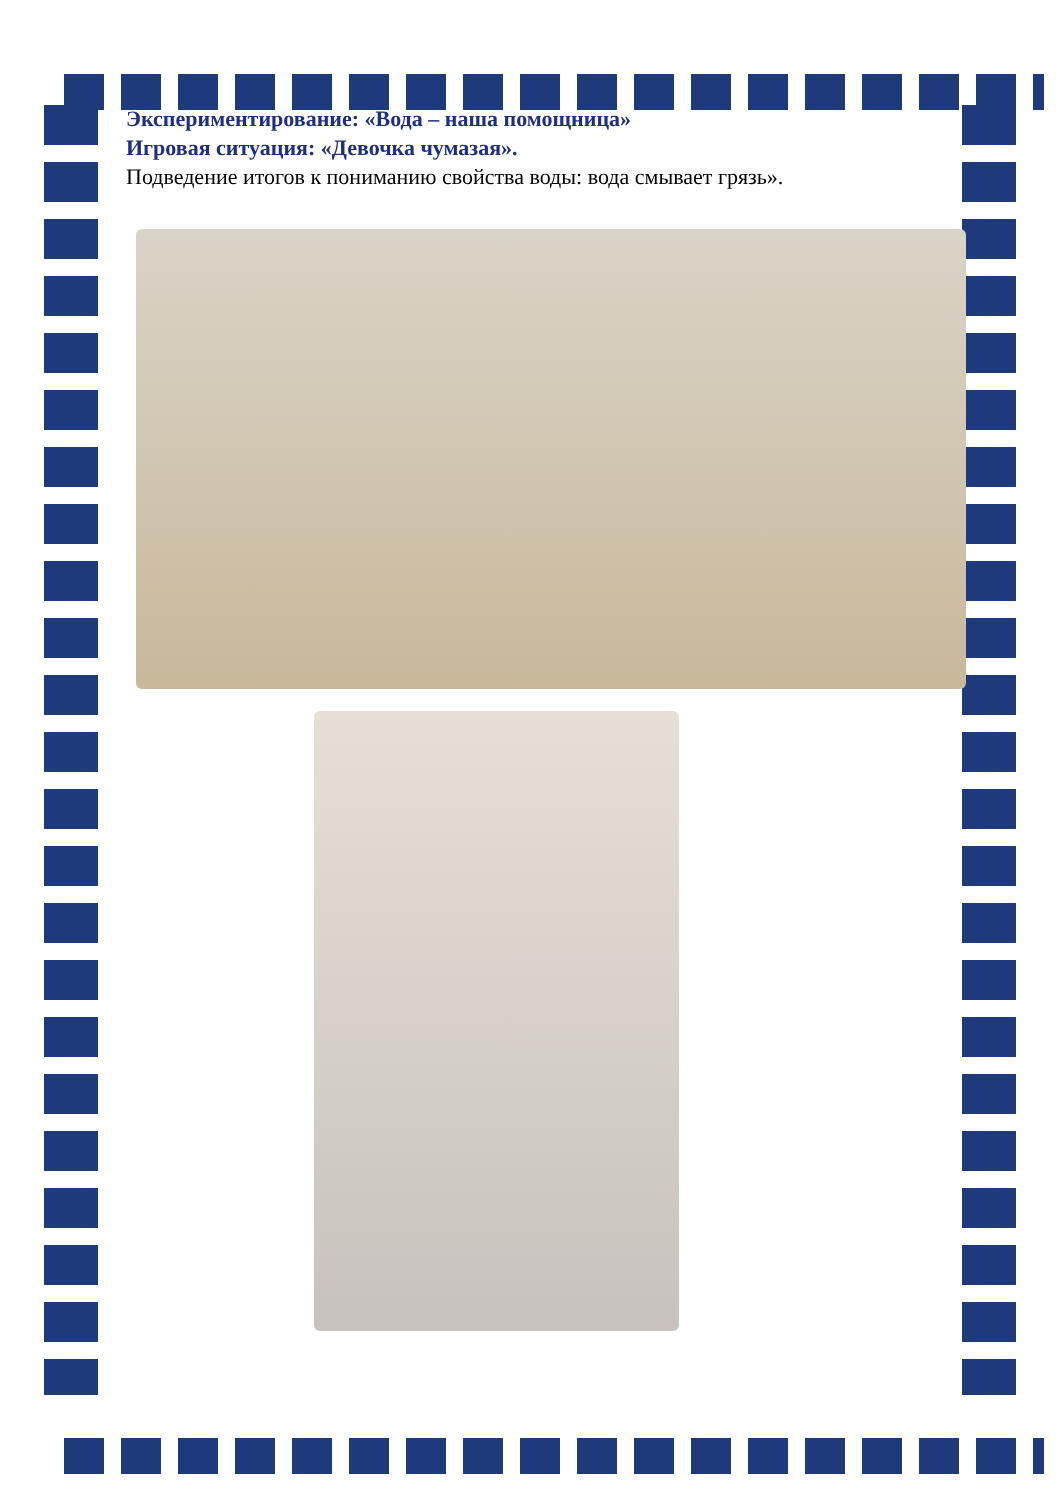Экспериментирование: «Вода – наша помощница»
Игровая ситуация: «Девочка чумазая».
Подведение итогов к пониманию свойства воды: вода смывает грязь».